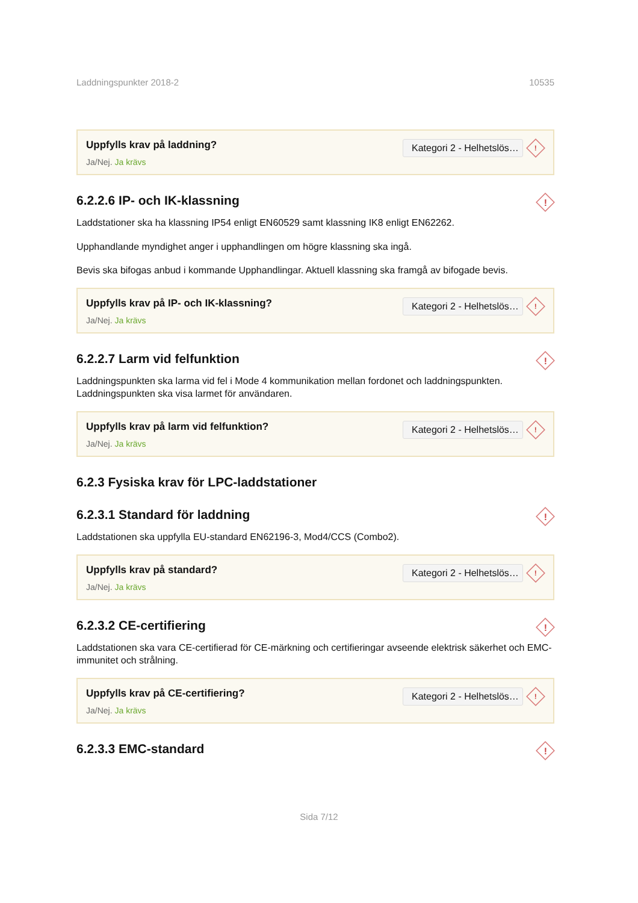Laddningspunkter 2018-2 10535
Uppfylls krav på laddning?
Ja/Nej. Ja krävs
Kategori 2 - Helhetslös…
!
6.2.2.6 IP- och IK-klassning
!
Laddstationer ska ha klassning IP54 enligt EN60529 samt klassning IK8 enligt EN62262.
Upphandlande myndighet anger i upphandlingen om högre klassning ska ingå.
Bevis ska bifogas anbud i kommande Upphandlingar. Aktuell klassning ska framgå av bifogade bevis.
Uppfylls krav på IP- och IK-klassning?
Ja/Nej. Ja krävs
Kategori 2 - Helhetslös…
!
6.2.2.7 Larm vid felfunktion
!
Laddningspunkten ska larma vid fel i Mode 4 kommunikation mellan fordonet och laddningspunkten. Laddningspunkten ska visa larmet för användaren.
Uppfylls krav på larm vid felfunktion?
Ja/Nej. Ja krävs
Kategori 2 - Helhetslös…
!
6.2.3 Fysiska krav för LPC-laddstationer
6.2.3.1 Standard för laddning
!
Laddstationen ska uppfylla EU-standard EN62196-3, Mod4/CCS (Combo2).
Uppfylls krav på standard?
Ja/Nej. Ja krävs
Kategori 2 - Helhetslös…
!
6.2.3.2 CE-certifiering
!
Laddstationen ska vara CE-certifierad för CE-märkning och certifieringar avseende elektrisk säkerhet och EMC-immunitet och strålning.
Uppfylls krav på CE-certifiering?
Ja/Nej. Ja krävs
Kategori 2 - Helhetslös…
!
6.2.3.3 EMC-standard
!
Sida 7/12